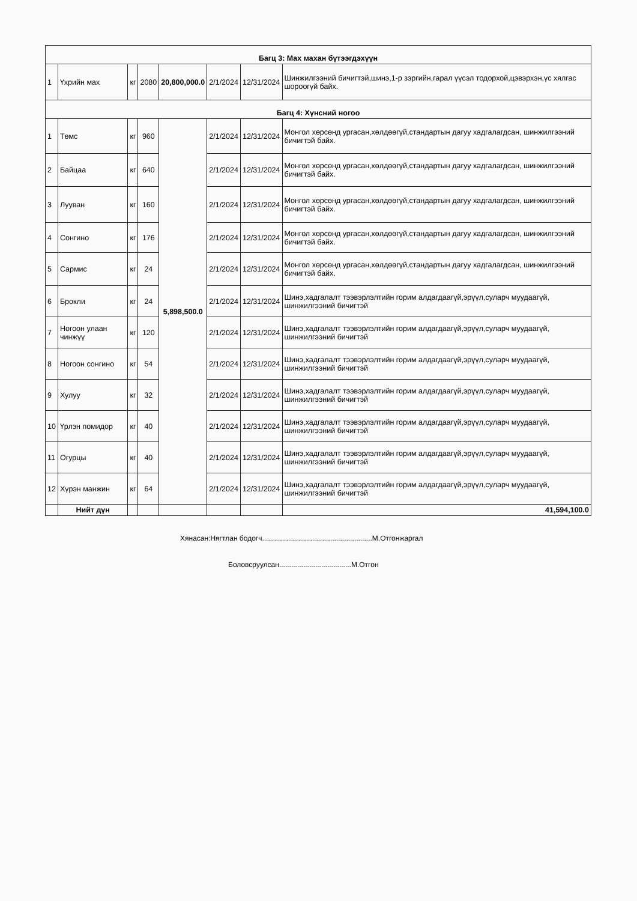| Багц 3: Мах махан бүтээгдэхүүн | | | | | | | |
| 1 | Үхрийн мах | кг | 2080 | 20,800,000.0 | 2/1/2024 | 12/31/2024 | Шинжилгээний бичигтэй,шинэ,1-р зэргийн,гарал үүсэл тодорхой,цэвэрхэн,үс хялгас шороогүй байх. |
| Багц 4: Хүнсний ногоо | | | | | | | |
| 1 | Төмс | кг | 960 | 5,898,500.0 | 2/1/2024 | 12/31/2024 | Монгол хөрсөнд ургасан,хөлдөөгүй,стандартын дагуу хадгалагдсан, шинжилгээний бичигтэй байх. |
| 2 | Байцаа | кг | 640 | | 2/1/2024 | 12/31/2024 | Монгол хөрсөнд ургасан,хөлдөөгүй,стандартын дагуу хадгалагдсан, шинжилгээний бичигтэй байх. |
| 3 | Лууван | кг | 160 | | 2/1/2024 | 12/31/2024 | Монгол хөрсөнд ургасан,хөлдөөгүй,стандартын дагуу хадгалагдсан, шинжилгээний бичигтэй байх. |
| 4 | Сонгино | кг | 176 | | 2/1/2024 | 12/31/2024 | Монгол хөрсөнд ургасан,хөлдөөгүй,стандартын дагуу хадгалагдсан, шинжилгээний бичигтэй байх. |
| 5 | Сармис | кг | 24 | | 2/1/2024 | 12/31/2024 | Монгол хөрсөнд ургасан,хөлдөөгүй,стандартын дагуу хадгалагдсан, шинжилгээний бичигтэй байх. |
| 6 | Брокли | кг | 24 | | 2/1/2024 | 12/31/2024 | Шинэ,хадгалалт тээвэрлэлтийн горим алдагдаагүй,эрүүл,суларч муудаагүй, шинжилгээний бичигтэй |
| 7 | Ногоон улаан чинжүү | кг | 120 | | 2/1/2024 | 12/31/2024 | Шинэ,хадгалалт тээвэрлэлтийн горим алдагдаагүй,эрүүл,суларч муудаагүй, шинжилгээний бичигтэй |
| 8 | Ногоон сонгино | кг | 54 | | 2/1/2024 | 12/31/2024 | Шинэ,хадгалалт тээвэрлэлтийн горим алдагдаагүй,эрүүл,суларч муудаагүй, шинжилгээний бичигтэй |
| 9 | Хулуу | кг | 32 | | 2/1/2024 | 12/31/2024 | Шинэ,хадгалалт тээвэрлэлтийн горим алдагдаагүй,эрүүл,суларч муудаагүй, шинжилгээний бичигтэй |
| 10 | Үрлэн помидор | кг | 40 | | 2/1/2024 | 12/31/2024 | Шинэ,хадгалалт тээвэрлэлтийн горим алдагдаагүй,эрүүл,суларч муудаагүй, шинжилгээний бичигтэй |
| 11 | Огурцы | кг | 40 | | 2/1/2024 | 12/31/2024 | Шинэ,хадгалалт тээвэрлэлтийн горим алдагдаагүй,эрүүл,суларч муудаагүй, шинжилгээний бичигтэй |
| 12 | Хүрэн манжин | кг | 64 | | 2/1/2024 | 12/31/2024 | Шинэ,хадгалалт тээвэрлэлтийн горим алдагдаагүй,эрүүл,суларч муудаагүй, шинжилгээний бичигтэй |
| | Нийт дүн | | | | | | 41,594,100.0 |
Хянасан:Нягтлан бодогч.......................................................М.Отгонжаргал
Боловсруулсан....................................М.Отгон